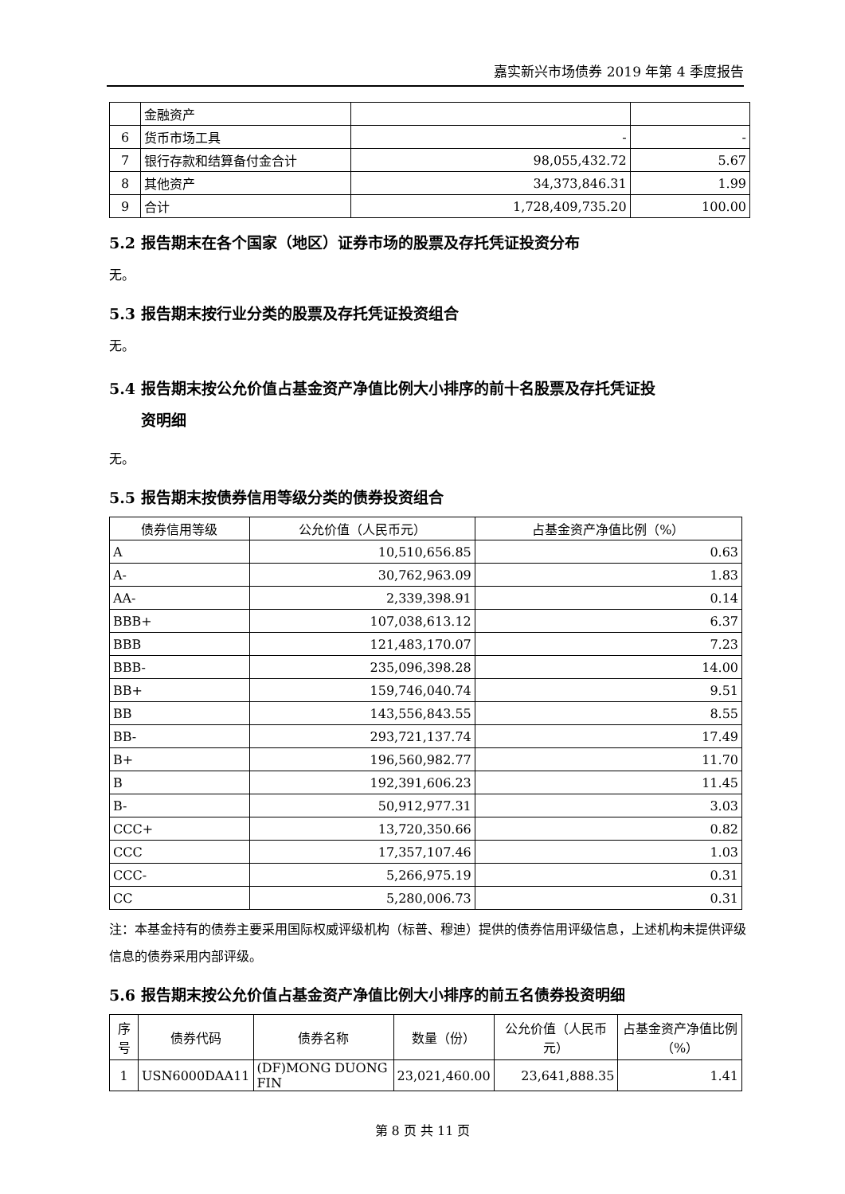嘉实新兴市场债券 2019 年第 4 季度报告
| | 金融资产 | | |
| 6 | 货币市场工具 | - | - |
| 7 | 银行存款和结算备付金合计 | 98,055,432.72 | 5.67 |
| 8 | 其他资产 | 34,373,846.31 | 1.99 |
| 9 | 合计 | 1,728,409,735.20 | 100.00 |
5.2 报告期末在各个国家（地区）证券市场的股票及存托凭证投资分布
无。
5.3 报告期末按行业分类的股票及存托凭证投资组合
无。
5.4 报告期末按公允价值占基金资产净值比例大小排序的前十名股票及存托凭证投
资明细
无。
5.5 报告期末按债券信用等级分类的债券投资组合
| 债券信用等级 | 公允价值（人民币元） | 占基金资产净值比例（%） |
| --- | --- | --- |
| A | 10,510,656.85 | 0.63 |
| A- | 30,762,963.09 | 1.83 |
| AA- | 2,339,398.91 | 0.14 |
| BBB+ | 107,038,613.12 | 6.37 |
| BBB | 121,483,170.07 | 7.23 |
| BBB- | 235,096,398.28 | 14.00 |
| BB+ | 159,746,040.74 | 9.51 |
| BB | 143,556,843.55 | 8.55 |
| BB- | 293,721,137.74 | 17.49 |
| B+ | 196,560,982.77 | 11.70 |
| B | 192,391,606.23 | 11.45 |
| B- | 50,912,977.31 | 3.03 |
| CCC+ | 13,720,350.66 | 0.82 |
| CCC | 17,357,107.46 | 1.03 |
| CCC- | 5,266,975.19 | 0.31 |
| CC | 5,280,006.73 | 0.31 |
注：本基金持有的债券主要采用国际权威评级机构（标普、穆迪）提供的债券信用评级信息，上述机构未提供评级信息的债券采用内部评级。
5.6 报告期末按公允价值占基金资产净值比例大小排序的前五名债券投资明细
| 序号 | 债券代码 | 债券名称 | 数量（份） | 公允价值（人民币元） | 占基金资产净值比例（%） |
| --- | --- | --- | --- | --- | --- |
| 1 | USN6000DAA11 | (DF)MONG DUONG FIN | 23,021,460.00 | 23,641,888.35 | 1.41 |
第 8 页 共 11 页